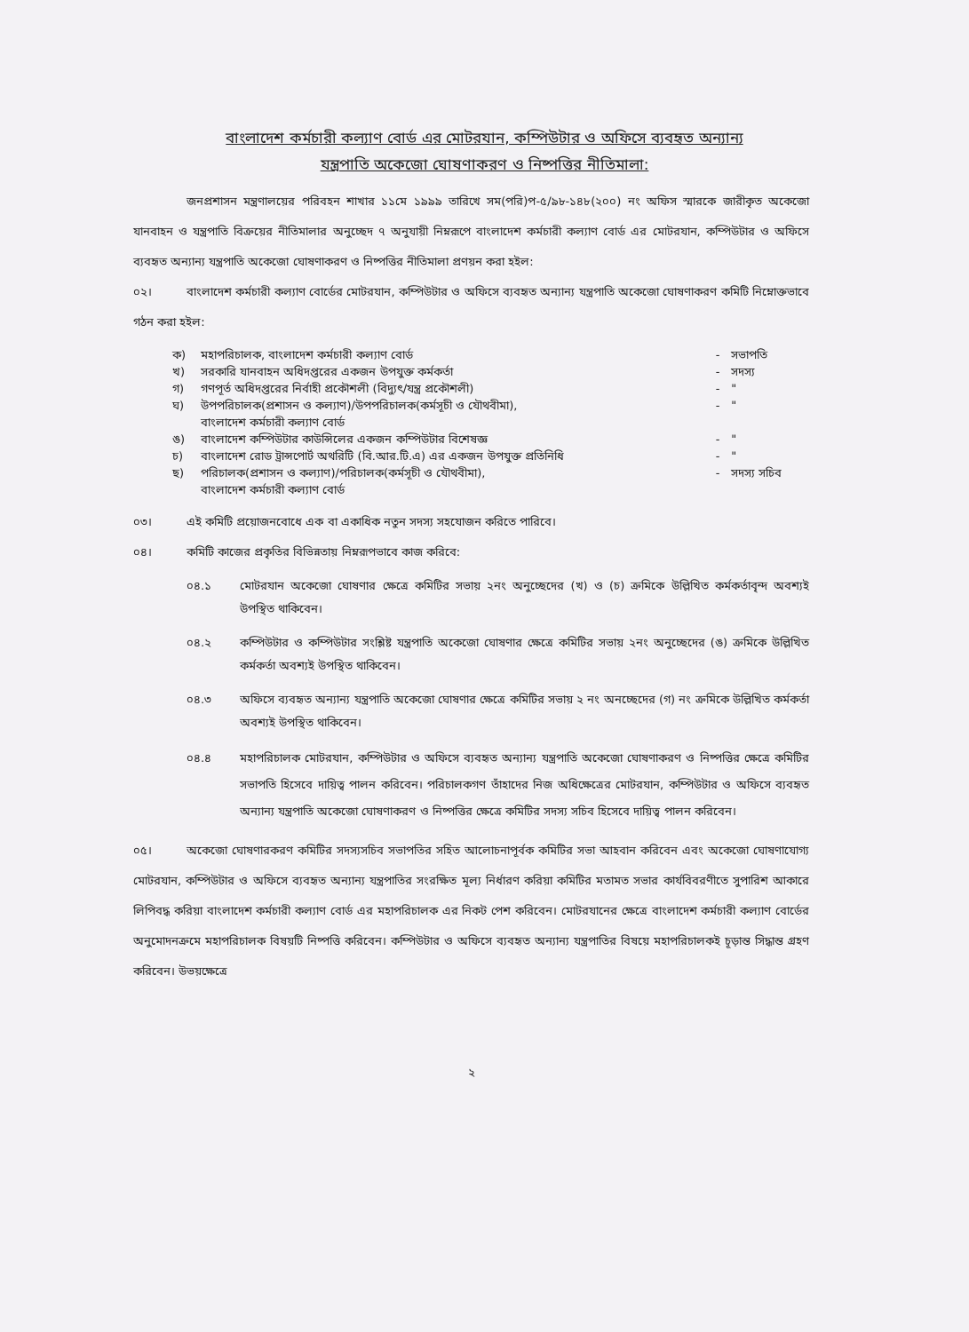বাংলাদেশ কর্মচারী কল্যাণ বোর্ড এর মোটরযান, কম্পিউটার ও অফিসে ব্যবহৃত অন্যান্য
যন্ত্রপাতি অকেজো ঘোষণাকরণ ও নিষ্পত্তির নীতিমালা:
জনপ্রশাসন মন্ত্রণালয়ের পরিবহন শাখার ১১মে ১৯৯৯ তারিখে সম(পরি)প-৫/৯৮-১৪৮(২০০) নং অফিস স্মারকে জারীকৃত অকেজো যানবাহন ও যন্ত্রপাতি বিক্রয়ের নীতিমালার অনুচ্ছেদ ৭ অনুযায়ী নিম্নরূপে বাংলাদেশ কর্মচারী কল্যাণ বোর্ড এর মোটরযান, কম্পিউটার ও অফিসে ব্যবহৃত অন্যান্য যন্ত্রপাতি অকেজো ঘোষণাকরণ ও নিষ্পত্তির নীতিমালা প্রণয়ন করা হইল:
০২। বাংলাদেশ কর্মচারী কল্যাণ বোর্ডের মোটরযান, কম্পিউটার ও অফিসে ব্যবহৃত অন্যান্য যন্ত্রপাতি অকেজো ঘোষণাকরণ কমিটি নিম্নোক্তভাবে গঠন করা হইল:
| ক) | মহাপরিচালক, বাংলাদেশ কর্মচারী কল্যাণ বোর্ড | - | সভাপতি |
| খ) | সরকারি যানবাহন অধিদপ্তরের একজন উপযুক্ত কর্মকর্তা | - | সদস্য |
| গ) | গণপূর্ত অধিদপ্তরের নির্বাহী প্রকৌশলী (বিদ্যুৎ/যন্ত্র প্রকৌশলী) | - | " |
| ঘ) | উপপরিচালক(প্রশাসন ও কল্যাণ)/উপপরিচালক(কর্মসূচী ও যৌথবীমা), বাংলাদেশ কর্মচারী কল্যাণ বোর্ড | - | " |
| ঙ) | বাংলাদেশ কম্পিউটার কাউন্সিলের একজন কম্পিউটার বিশেষজ্ঞ | - | " |
| চ) | বাংলাদেশ রোড ট্রান্সপোর্ট অথরিটি (বি.আর.টি.এ) এর একজন উপযুক্ত প্রতিনিধি | - | " |
| ছ) | পরিচালক(প্রশাসন ও কল্যাণ)/পরিচালক(কর্মসূচী ও যৌথবীমা), বাংলাদেশ কর্মচারী কল্যাণ বোর্ড | - | সদস্য সচিব |
০৩। এই কমিটি প্রয়োজনবোধে এক বা একাধিক নতুন সদস্য সহযোজন করিতে পারিবে।
০৪। কমিটি কাজের প্রকৃতির বিভিন্নতায় নিম্নরূপভাবে কাজ করিবে:
০৪.১ মোটরযান অকেজো ঘোষণার ক্ষেত্রে কমিটির সভায় ২নং অনুচ্ছেদের (খ) ও (চ) ক্রমিকে উল্লিখিত কর্মকর্তাবৃন্দ অবশ্যই উপস্থিত থাকিবেন।
০৪.২ কম্পিউটার ও কম্পিউটার সংশ্লিষ্ট যন্ত্রপাতি অকেজো ঘোষণার ক্ষেত্রে কমিটির সভায় ২নং অনুচ্ছেদের (ঙ) ক্রমিকে উল্লিখিত কর্মকর্তা অবশ্যই উপস্থিত থাকিবেন।
০৪.৩ অফিসে ব্যবহৃত অন্যান্য যন্ত্রপাতি অকেজো ঘোষণার ক্ষেত্রে কমিটির সভায় ২ নং অনচ্ছেদের (গ) নং ক্রমিকে উল্লিখিত কর্মকর্তা অবশ্যই উপস্থিত থাকিবেন।
০৪.৪ মহাপরিচালক মোটরযান, কম্পিউটার ও অফিসে ব্যবহৃত অন্যান্য যন্ত্রপাতি অকেজো ঘোষণাকরণ ও নিষ্পত্তির ক্ষেত্রে কমিটির সভাপতি হিসেবে দায়িত্ব পালন করিবেন। পরিচালকগণ তাঁহাদের নিজ অধিক্ষেত্রের মোটরযান, কম্পিউটার ও অফিসে ব্যবহৃত অন্যান্য যন্ত্রপাতি অকেজো ঘোষণাকরণ ও নিষ্পত্তির ক্ষেত্রে কমিটির সদস্য সচিব হিসেবে দায়িত্ব পালন করিবেন।
০৫। অকেজো ঘোষণারকরণ কমিটির সদস্যসচিব সভাপতির সহিত আলোচনাপূর্বক কমিটির সভা আহবান করিবেন এবং অকেজো ঘোষণাযোগ্য মোটরযান, কম্পিউটার ও অফিসে ব্যবহৃত অন্যান্য যন্ত্রপাতির সংরক্ষিত মূল্য নির্ধারণ করিয়া কমিটির মতামত সভার কার্যবিবরণীতে সুপারিশ আকারে লিপিবদ্ধ করিয়া বাংলাদেশ কর্মচারী কল্যাণ বোর্ড এর মহাপরিচালক এর নিকট পেশ করিবেন। মোটরযানের ক্ষেত্রে বাংলাদেশ কর্মচারী কল্যাণ বোর্ডের অনুমোদনক্রমে মহাপরিচালক বিষয়টি নিষ্পত্তি করিবেন। কম্পিউটার ও অফিসে ব্যবহৃত অন্যান্য যন্ত্রপাতির বিষয়ে মহাপরিচালকই চূড়ান্ত সিদ্ধান্ত গ্রহণ করিবেন। উভয়ক্ষেত্রে
২